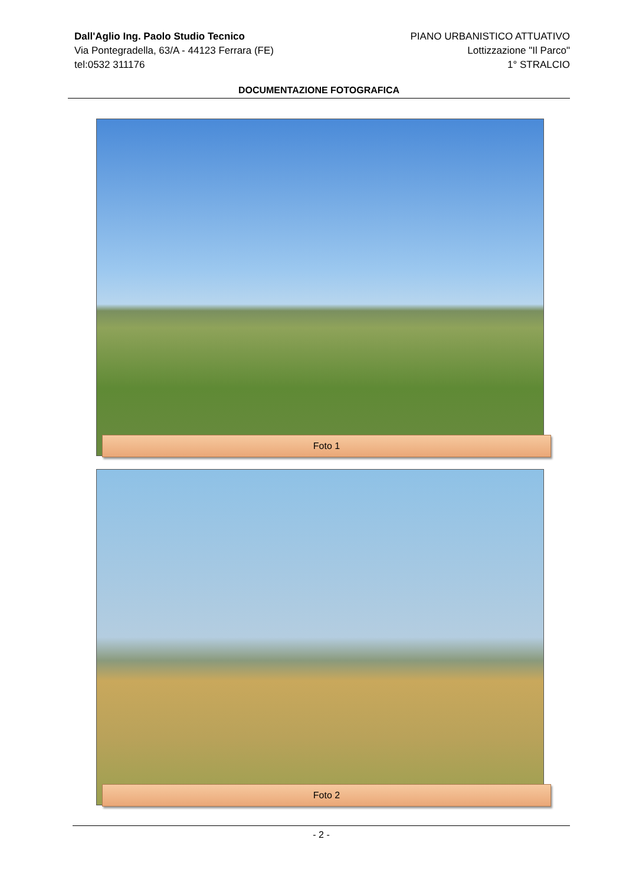Dall'Aglio Ing. Paolo Studio Tecnico
Via Pontegradella, 63/A - 44123 Ferrara (FE)
tel:0532 311176
PIANO URBANISTICO ATTUATIVO
Lottizzazione "Il Parco"
1° STRALCIO
DOCUMENTAZIONE FOTOGRAFICA
Foto 1
Foto 2
- 2 -